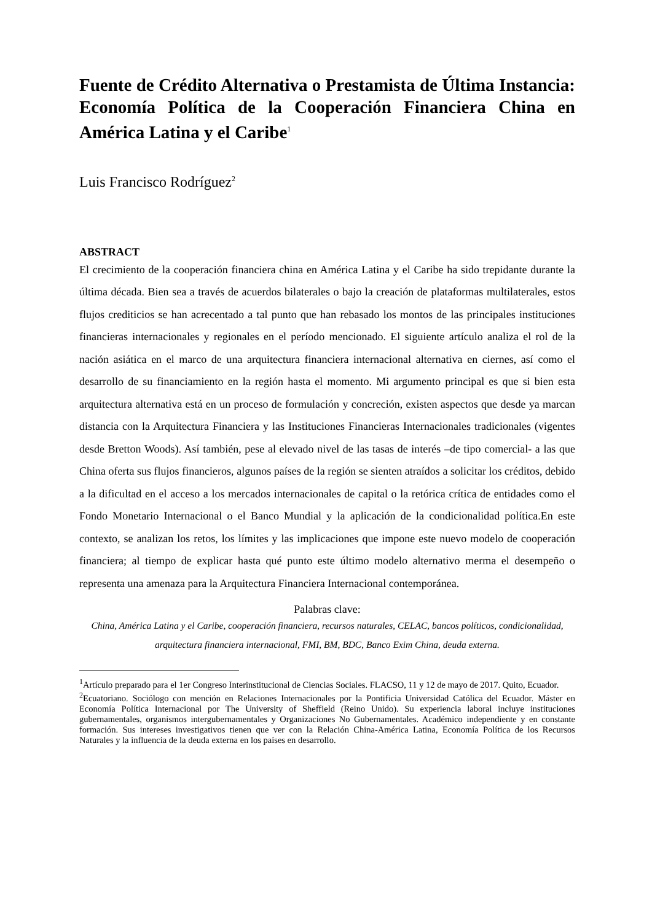Fuente de Crédito Alternativa o Prestamista de Última Instancia: Economía Política de la Cooperación Financiera China en América Latina y el Caribe<sup>1</sup>
Luis Francisco Rodríguez<sup>2</sup>
ABSTRACT
El crecimiento de la cooperación financiera china en América Latina y el Caribe ha sido trepidante durante la última década. Bien sea a través de acuerdos bilaterales o bajo la creación de plataformas multilaterales, estos flujos crediticios se han acrecentado a tal punto que han rebasado los montos de las principales instituciones financieras internacionales y regionales en el período mencionado. El siguiente artículo analiza el rol de la nación asiática en el marco de una arquitectura financiera internacional alternativa en ciernes, así como el desarrollo de su financiamiento en la región hasta el momento. Mi argumento principal es que si bien esta arquitectura alternativa está en un proceso de formulación y concreción, existen aspectos que desde ya marcan distancia con la Arquitectura Financiera y las Instituciones Financieras Internacionales tradicionales (vigentes desde Bretton Woods). Así también, pese al elevado nivel de las tasas de interés –de tipo comercial- a las que China oferta sus flujos financieros, algunos países de la región se sienten atraídos a solicitar los créditos, debido a la dificultad en el acceso a los mercados internacionales de capital o la retórica crítica de entidades como el Fondo Monetario Internacional o el Banco Mundial y la aplicación de la condicionalidad política.En este contexto, se analizan los retos, los límites y las implicaciones que impone este nuevo modelo de cooperación financiera; al tiempo de explicar hasta qué punto este último modelo alternativo merma el desempeño o representa una amenaza para la Arquitectura Financiera Internacional contemporánea.
Palabras clave:
China, América Latina y el Caribe, cooperación financiera, recursos naturales, CELAC, bancos políticos, condicionalidad, arquitectura financiera internacional, FMI, BM, BDC, Banco Exim China, deuda externa.
<sup>1</sup> Artículo preparado para el 1er Congreso Interinstitucional de Ciencias Sociales. FLACSO, 11 y 12 de mayo de 2017. Quito, Ecuador.
<sup>2</sup> Ecuatoriano. Sociólogo con mención en Relaciones Internacionales por la Pontificia Universidad Católica del Ecuador. Máster en Economía Política Internacional por The University of Sheffield (Reino Unido). Su experiencia laboral incluye instituciones gubernamentales, organismos intergubernamentales y Organizaciones No Gubernamentales. Académico independiente y en constante formación. Sus intereses investigativos tienen que ver con la Relación China-América Latina, Economía Política de los Recursos Naturales y la influencia de la deuda externa en los países en desarrollo.